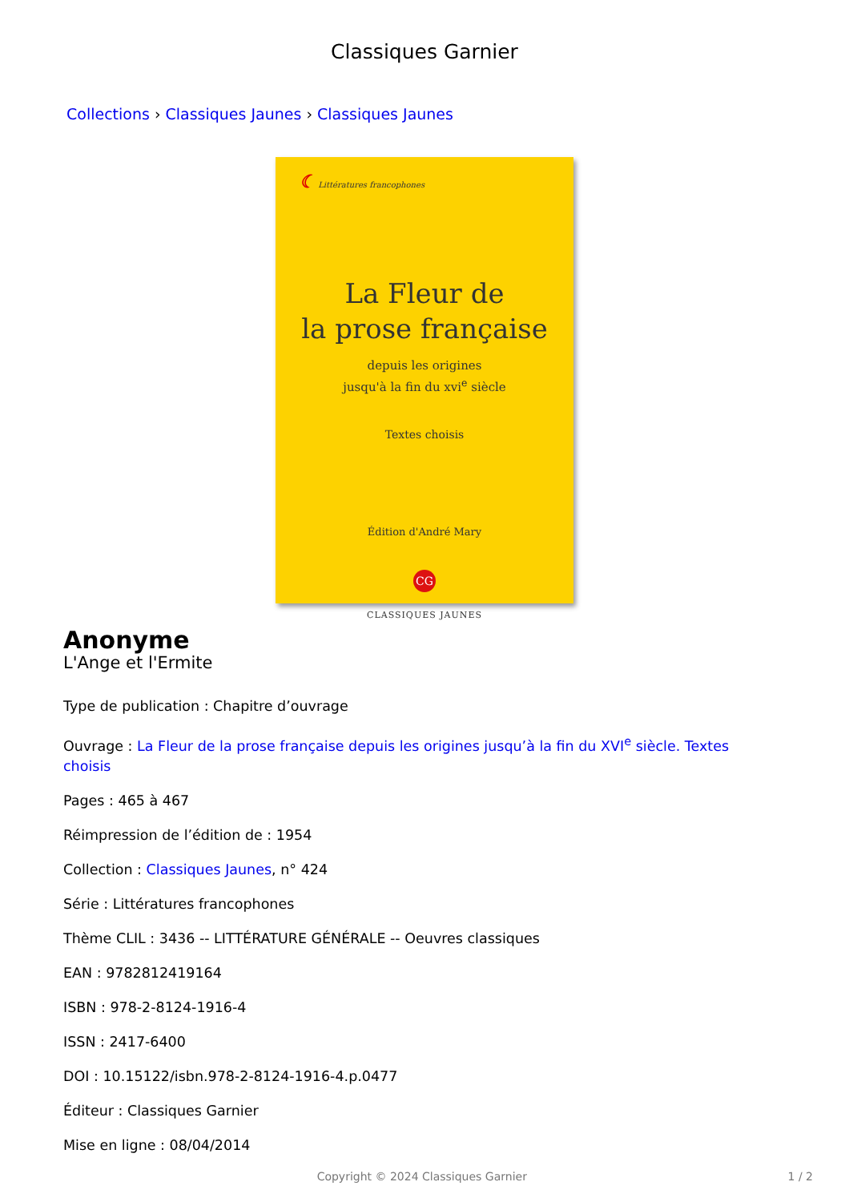Classiques Garnier
Collections › Classiques Jaunes › Classiques Jaunes
☾ Littératures francophones
La Fleur de
la prose française
depuis les origines
jusqu'à la fin du xvi<sup>e</sup> siècle
Textes choisis
Édition d'André Mary
CG
CLASSIQUES JAUNES
Anonyme
L'Ange et l'Ermite
Type de publication : Chapitre d’ouvrage
Ouvrage : La Fleur de la prose française depuis les origines jusqu’à la fin du XVI<sup>e</sup> siècle. Textes choisis
Pages : 465 à 467
Réimpression de l’édition de : 1954
Collection : Classiques Jaunes, n° 424
Série : Littératures francophones
Thème CLIL : 3436 -- LITTÉRATURE GÉNÉRALE -- Oeuvres classiques
EAN : 9782812419164
ISBN : 978-2-8124-1916-4
ISSN : 2417-6400
DOI : 10.15122/isbn.978-2-8124-1916-4.p.0477
Éditeur : Classiques Garnier
Mise en ligne : 08/04/2014
Copyright © 2024 Classiques Garnier 1 / 2